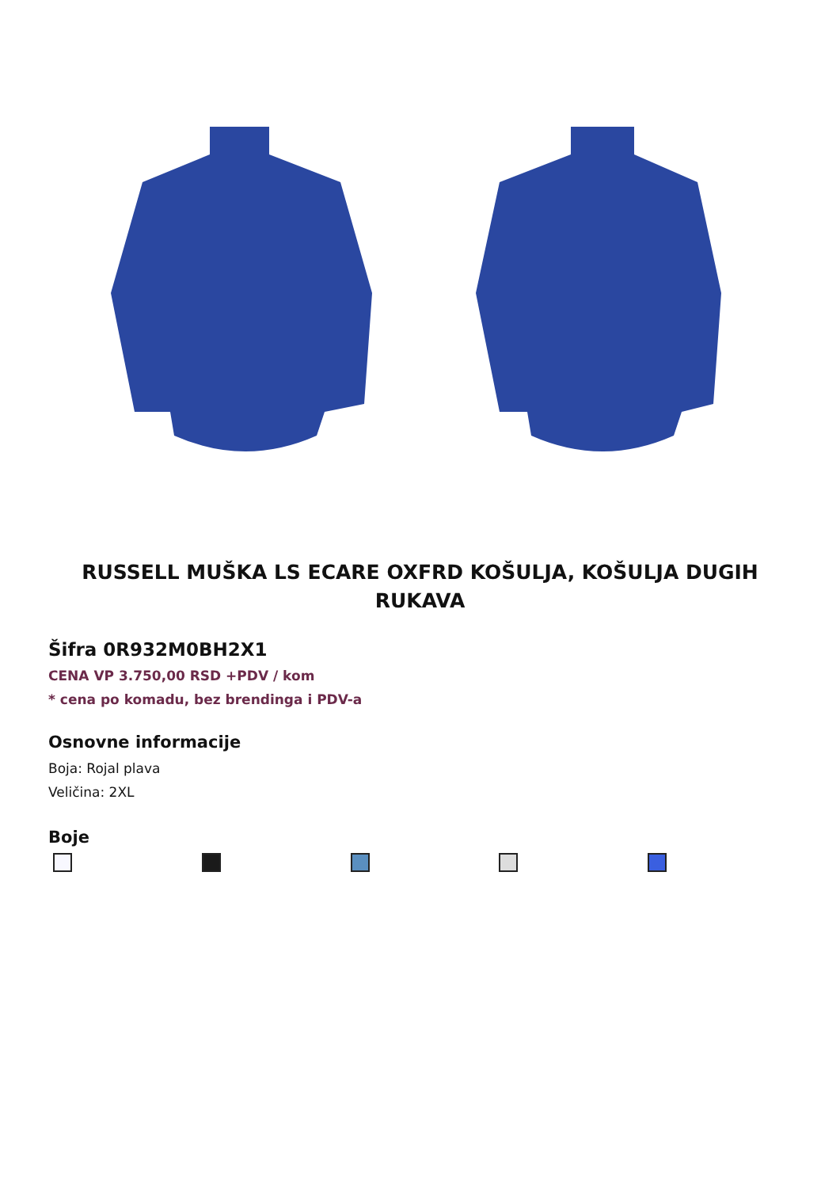RUSSELL MUŠKA LS ECARE OXFRD KOŠULJA, KOŠULJA DUGIH RUKAVA
Šifra 0R932M0BH2X1
CENA VP 3.750,00 RSD +PDV / kom
* cena po komadu, bez brendinga i PDV-a
Osnovne informacije
Boja: Rojal plava
Veličina: 2XL
Boje